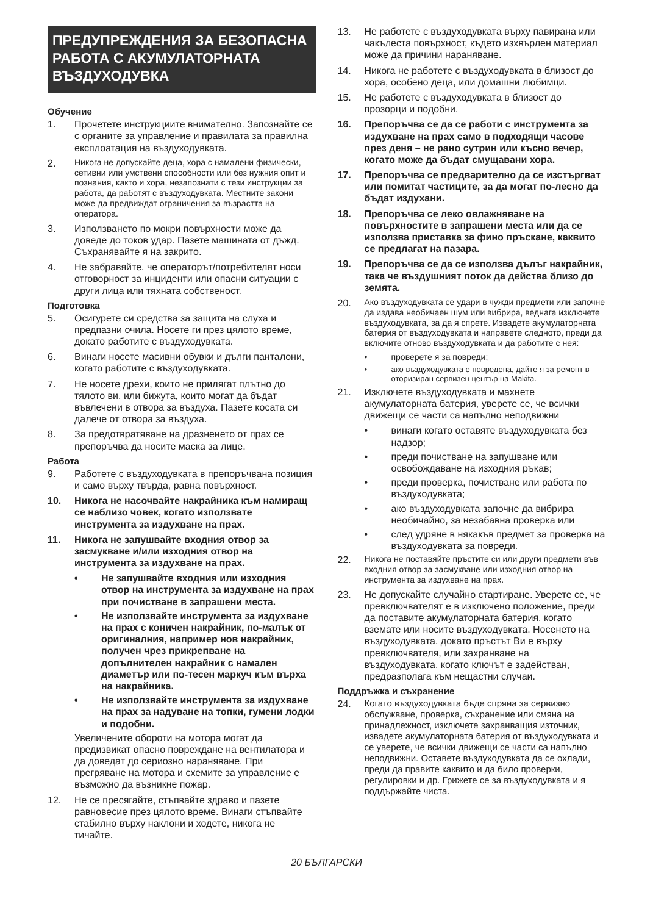ПРЕДУПРЕЖДЕНИЯ ЗА БЕЗОПАСНА РАБОТА С АКУМУЛАТОРНАТА ВЪЗДУХОДУВКА
Обучение
1. Прочетете инструкциите внимателно. Запознайте се с органите за управление и правилата за правилна експлоатация на въздуходувката.
2. Никога не допускайте деца, хора с намалени физически, сетивни или умствени способности или без нужния опит и познания, както и хора, незапознати с тези инструкции за работа, да работят с въздуходувката. Местните закони може да предвиждат ограничения за възрастта на оператора.
3. Използването по мокри повърхности може да доведе до токов удар. Пазете машината от дъжд. Съхранявайте я на закрито.
4. Не забравяйте, че операторът/потребителят носи отговорност за инциденти или опасни ситуации с други лица или тяхната собственост.
Подготовка
5. Осигурете си средства за защита на слуха и предпазни очила. Носете ги през цялото време, докато работите с въздуходувката.
6. Винаги носете масивни обувки и дълги панталони, когато работите с въздуходувката.
7. Не носете дрехи, които не прилягат плътно до тялото ви, или бижута, които могат да бъдат въвлечени в отвора за въздуха. Пазете косата си далече от отвора за въздуха.
8. За предотвратяване на дразненето от прах се препоръчва да носите маска за лице.
Работа
9. Работете с въздуходувката в препоръчвана позиция и само върху твърда, равна повърхност.
10. Никога не насочвайте накрайника към намиращ се наблизо човек, когато използвате инструмента за издухване на прах.
11. Никога не запушвайте входния отвор за засмукване и/или изходния отвор на инструмента за издухване на прах.
• Не запушвайте входния или изходния отвор на инструмента за издухване на прах при почистване в запрашени места.
• Не използвайте инструмента за издухване на прах с коничен накрайник, по-малък от оригиналния, например нов накрайник, получен чрез прикрепване на допълнителен накрайник с намален диаметър или по-тесен маркуч към върха на накрайника.
• Не използвайте инструмента за издухване на прах за надуване на топки, гумени лодки и подобни.
Увеличените обороти на мотора могат да предизвикат опасно повреждане на вентилатора и да доведат до сериозно нараняване. При прегряване на мотора и схемите за управление е възможно да възникне пожар.
12. Не се пресягайте, стъпвайте здраво и пазете равновесие през цялото време. Винаги стъпвайте стабилно върху наклони и ходете, никога не тичайте.
13. Не работете с въздуходувката върху павирана или чакълеста повърхност, където изхвърлен материал може да причини нараняване.
14. Никога не работете с въздуходувката в близост до хора, особено деца, или домашни любимци.
15. Не работете с въздуходувката в близост до прозорци и подобни.
16. Препоръчва се да се работи с инструмента за издухване на прах само в подходящи часове през деня – не рано сутрин или късно вечер, когато може да бъдат смущавани хора.
17. Препоръчва се предварително да се изстъргват или помитат частиците, за да могат по-лесно да бъдат издухани.
18. Препоръчва се леко овлажняване на повърхностите в запрашени места или да се използва приставка за фино пръскане, каквито се предлагат на пазара.
19. Препоръчва се да се използва дълъг накрайник, така че въздушният поток да действа близо до земята.
20. Ако въздуходувката се удари в чужди предмети или започне да издава необичаен шум или вибрира, веднага изключете въздуходувката, за да я спрете. Извадете акумулаторната батерия от въздуходувката и направете следното, преди да включите отново въздуходувката и да работите с нея:
• проверете я за повреди;
• ако въздуходувката е повредена, дайте я за ремонт в оторизиран сервизен център на Makita.
21. Изключете въздуходувката и махнете акумулаторната батерия, уверете се, че всички движещи се части са напълно неподвижни
• винаги когато оставяте въздуходувката без надзор;
• преди почистване на запушване или освобождаване на изходния ръкав;
• преди проверка, почистване или работа по въздуходувката;
• ако въздуходувката започне да вибрира необичайно, за незабавна проверка или
• след удряне в някакъв предмет за проверка на въздуходувката за повреди.
22. Никога не поставяйте пръстите си или други предмети във входния отвор за засмукване или изходния отвор на инструмента за издухване на прах.
23. Не допускайте случайно стартиране. Уверете се, че превключвателят е в изключено положение, преди да поставите акумулаторната батерия, когато вземате или носите въздуходувката. Носенето на въздуходувката, докато пръстът Ви е върху превключвателя, или захранване на въздуходувката, когато ключът е задействан, предразполага към нещастни случаи.
Поддръжка и съхранение
24. Когато въздуходувката бъде спряна за сервизно обслужване, проверка, съхранение или смяна на принадлежност, изключете захранващия източник, извадете акумулаторната батерия от въздуходувката и се уверете, че всички движещи се части са напълно неподвижни. Оставете въздуходувката да се охлади, преди да правите каквито и да било проверки, регулировки и др. Грижете се за въздуходувката и я поддържайте чиста.
20 БЪЛГАРСКИ